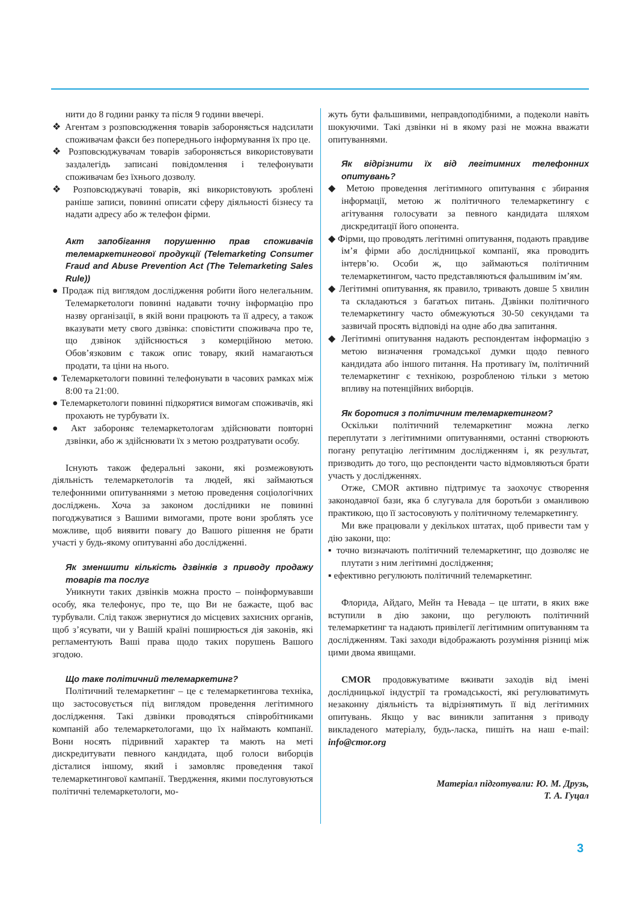нити до 8 години ранку та після 9 години ввечері.
❖ Агентам з розповсюдження товарів забороняється надсилати споживачам факси без попереднього інформування їх про це.
❖ Розповсюджувачам товарів забороняється використовувати заздалегідь записані повідомлення і телефонувати споживачам без їхнього дозволу.
❖ Розповсюджувачі товарів, які використовують зроблені раніше записи, повинні описати сферу діяльності бізнесу та надати адресу або ж телефон фірми.
Акт запобігання порушенню прав споживачів телемаркетингової продукції (Telemarketing Consumer Fraud and Abuse Prevention Act (The Telemarketing Sales Rule))
● Продаж під виглядом дослідження робити його нелегальним. Телемаркетологи повинні надавати точну інформацію про назву організації, в якій вони працюють та її адресу, а також вказувати мету свого дзвінка: сповістити споживача про те, що дзвінок здійснюється з комерційною метою. Обов’язковим є також опис товару, який намагаються продати, та ціни на нього.
● Телемаркетологи повинні телефонувати в часових рамках між 8:00 та 21:00.
● Телемаркетологи повинні підкорятися вимогам споживачів, які прохають не турбувати їх.
● Акт забороняє телемаркетологам здійснювати повторні дзвінки, або ж здійснювати їх з метою роздратувати особу.
Існують також федеральні закони, які розмежовують діяльність телемаркетологів та людей, які займаються телефонними опитуваннями з метою проведення соціологічних досліджень. Хоча за законом дослідники не повинні погоджуватися з Вашими вимогами, проте вони зроблять усе можливе, щоб виявити повагу до Вашого рішення не брати участі у будь-якому опитуванні або дослідженні.
Як зменшити кількість дзвінків з приводу продажу товарів та послуг
Уникнути таких дзвінків можна просто – поінформувавши особу, яка телефонує, про те, що Ви не бажаєте, щоб вас турбували. Слід також звернутися до місцевих захисних органів, щоб з’ясувати, чи у Вашій країні поширюється дія законів, які регламентують Ваші права щодо таких порушень Вашого згодою.
Що таке політичний телемаркетинг?
Політичний телемаркетинг – це є телемаркетингова техніка, що застосовується під виглядом проведення легітимного дослідження. Такі дзвінки проводяться співробітниками компаній або телемаркетологами, що їх наймають компанії. Вони носять підривний характер та мають на меті дискредитувати певного кандидата, щоб голоси виборців дісталися іншому, який і замовляє проведення такої телемаркетингової кампанії. Твердження, якими послуговуються політичні телемаркетологи, мо-
жуть бути фальшивими, неправдоподібними, а подеколи навіть шокуючими. Такі дзвінки ні в якому разі не можна вважати опитуваннями.
Як відрізнити їх від легітимних телефонних опитувань?
◆ Метою проведення легітимного опитування є збирання інформації, метою ж політичного телемаркетингу є агітування голосувати за певного кандидата шляхом дискредитації його опонента.
◆ Фірми, що проводять легітимні опитування, подають правдиве ім’я фірми або дослідницької компанії, яка проводить інтерв’ю. Особи ж, що займаються політичним телемаркетингом, часто представляються фальшивим ім’ям.
◆ Легітимні опитування, як правило, тривають довше 5 хвилин та складаються з багатьох питань. Дзвінки політичного телемаркетингу часто обмежуються 30-50 секундами та зазвичай просять відповіді на одне або два запитання.
◆ Легітимні опитування надають респондентам інформацію з метою визначення громадської думки щодо певного кандидата або іншого питання. На противагу їм, політичний телемаркетинг є технікою, розробленою тільки з метою впливу на потенційних виборців.
Як боротися з політичним телемаркетингом?
Оскільки політичний телемаркетинг можна легко переплутати з легітимними опитуваннями, останні створюють погану репутацію легітимним дослідженням і, як результат, призводить до того, що респонденти часто відмовляються брати участь у дослідженнях.
Отже, CMOR активно підтримує та заохочує створення законодавчої бази, яка б слугувала для боротьби з оманливою практикою, що її застосовують у політичному телемаркетингу.
Ми вже працювали у декількох штатах, щоб привести там у дію закони, що:
▪ точно визначають політичний телемаркетинг, що дозволяє не плутати з ним легітимні дослідження;
▪ ефективно регулюють політичний телемаркетинг.
Флорида, Айдаго, Мейн та Невада – це штати, в яких вже вступили в дію закони, що регулюють політичний телемаркетинг та надають привілегії легітимним опитуванням та дослідженням. Такі заходи відображають розуміння різниці між цими двома явищами.
CMOR продовжуватиме вживати заходів від імені дослідницької індустрії та громадськості, які регулюватимуть незаконну діяльність та відрізнятимуть її від легітимних опитувань. Якщо у вас виникли запитання з приводу викладеного матеріалу, будь-ласка, пишіть на наш e-mail: info@cmor.org
Матеріал підготували: Ю. М. Друзь,
Т. А. Гуцал
3